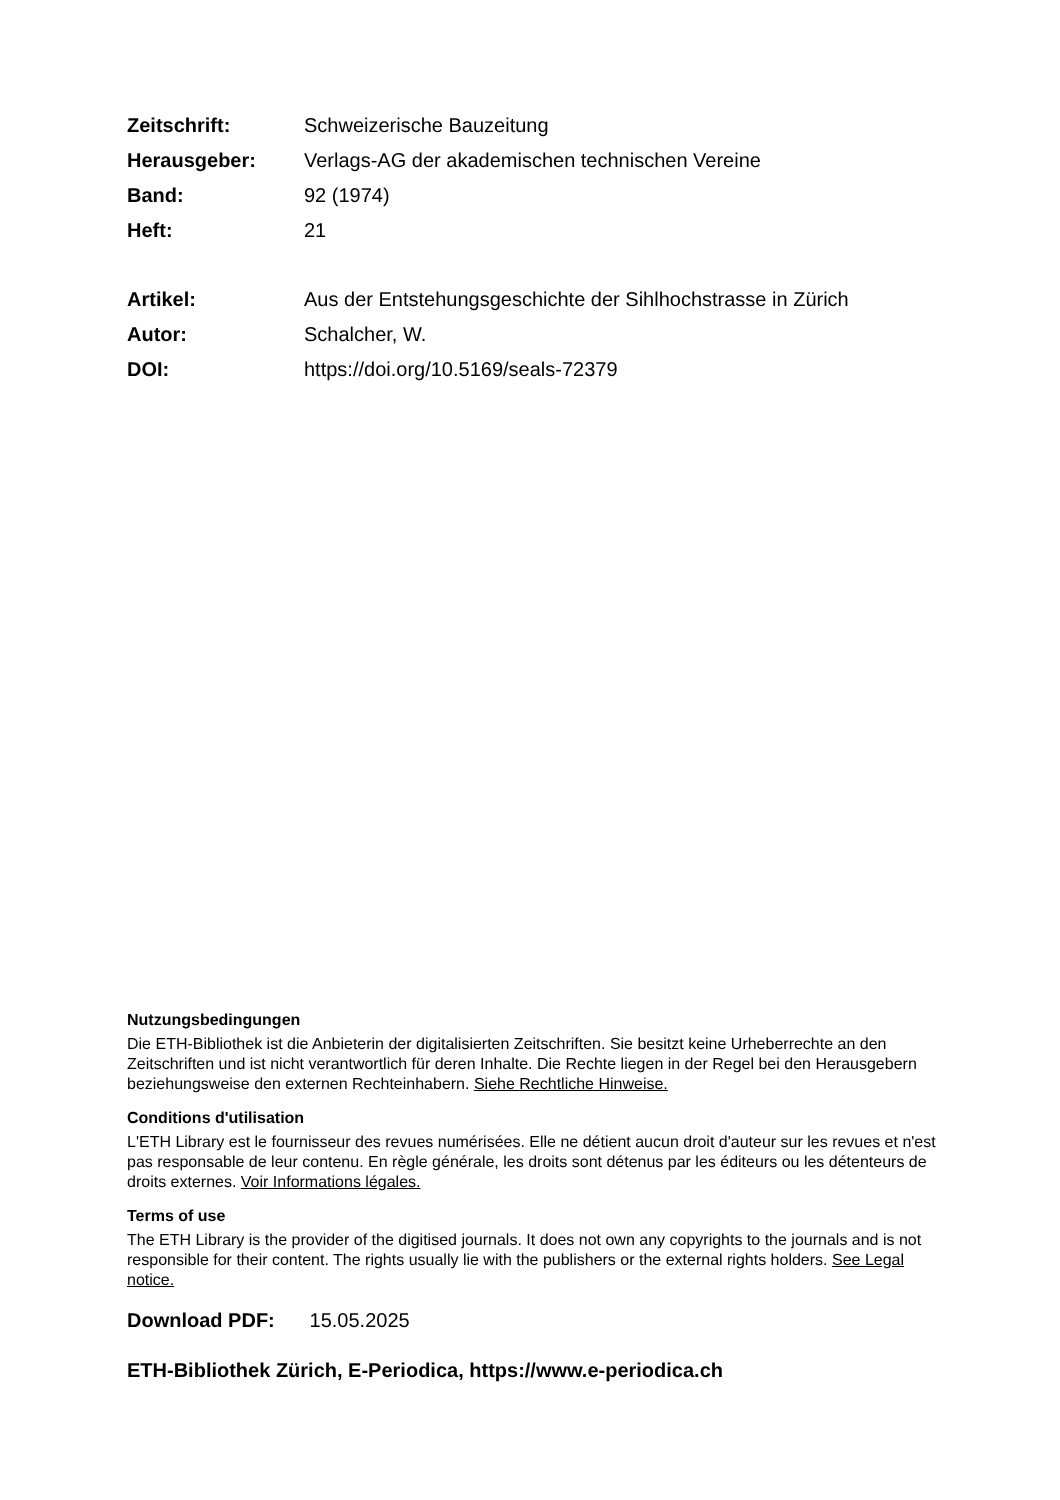Zeitschrift: Schweizerische Bauzeitung
Herausgeber: Verlags-AG der akademischen technischen Vereine
Band: 92 (1974)
Heft: 21
Artikel: Aus der Entstehungsgeschichte der Sihlhochstrasse in Zürich
Autor: Schalcher, W.
DOI: https://doi.org/10.5169/seals-72379
Nutzungsbedingungen
Die ETH-Bibliothek ist die Anbieterin der digitalisierten Zeitschriften. Sie besitzt keine Urheberrechte an den Zeitschriften und ist nicht verantwortlich für deren Inhalte. Die Rechte liegen in der Regel bei den Herausgebern beziehungsweise den externen Rechteinhabern. Siehe Rechtliche Hinweise.
Conditions d'utilisation
L'ETH Library est le fournisseur des revues numérisées. Elle ne détient aucun droit d'auteur sur les revues et n'est pas responsable de leur contenu. En règle générale, les droits sont détenus par les éditeurs ou les détenteurs de droits externes. Voir Informations légales.
Terms of use
The ETH Library is the provider of the digitised journals. It does not own any copyrights to the journals and is not responsible for their content. The rights usually lie with the publishers or the external rights holders. See Legal notice.
Download PDF: 15.05.2025
ETH-Bibliothek Zürich, E-Periodica, https://www.e-periodica.ch